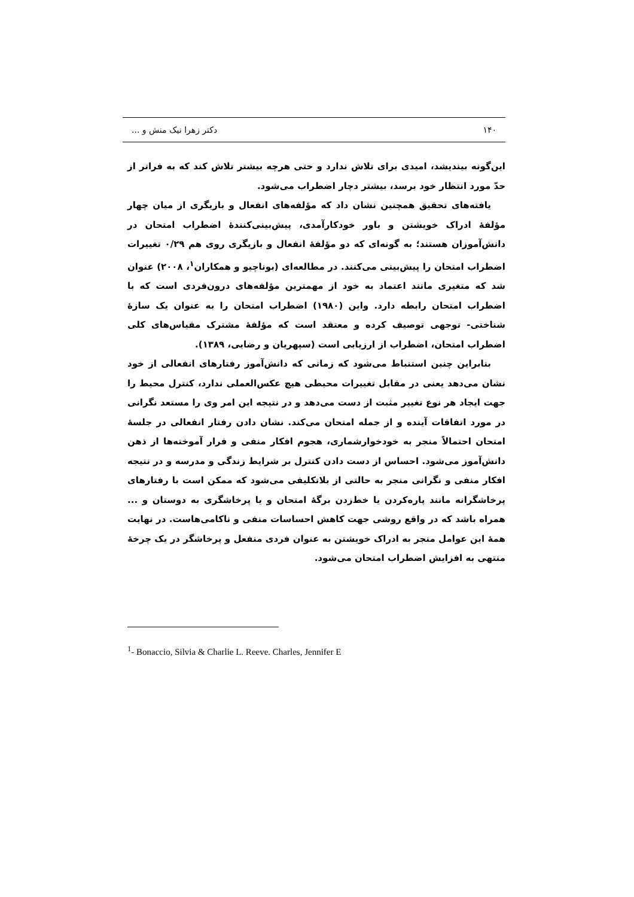۱۴۰ دکتر زهرا نیک منش و ...
این‌گونه بیندیشد، امیدی برای تلاش ندارد و حتی هرچه بیشتر تلاش کند که به فراتر از حدّ مورد انتظار خود برسد، بیشتر دچار اضطراب می‌شود.
یافته‌های تحقیق همچنین نشان داد که مؤلفه‌های انفعال و بازیگری از میان چهار مؤلفهٔ ادراک خویشتن و باور خودکارآمدی، پیش‌بینی‌کنندهٔ اضطراب امتحان در دانش‌آموزان هستند؛ به گونه‌ای که دو مؤلفهٔ انفعال و بازیگری روی هم ۰/۲۹ تغییرات اضطراب امتحان را پیش‌بینی می‌کنند. در مطالعه‌ای (بوناچیو و همکاران<sup>۱</sup>، ۲۰۰۸) عنوان شد که متغیری مانند اعتماد به خود از مهمترین مؤلفه‌های درون‌فردی است که با اضطراب امتحان رابطه دارد. واین (۱۹۸۰) اضطراب امتحان را به عنوان یک سازهٔ شناختی- توجهی توصیف کرده و معتقد است که مؤلفهٔ مشترک مقیاس‌های کلی اضطراب امتحان، اضطراب از ارزیابی است (سپهریان و رضایی، ۱۳۸۹).
بنابراین چنین استنباط می‌شود که زمانی که دانش‌آموز رفتارهای انفعالی از خود نشان می‌دهد یعنی در مقابل تغییرات محیطی هیچ عکس‌العملی ندارد، کنترل محیط را جهت ایجاد هر نوع تغییر مثبت از دست می‌دهد و در نتیجه این امر وی را مستعد نگرانی در مورد اتفاقات آینده و از جمله امتحان می‌کند. نشان دادن رفتار انفعالی در جلسهٔ امتحان احتمالاً منجر به خودخوارشماری، هجوم افکار منفی و فرار آموخته‌ها از ذهن دانش‌آموز می‌شود. احساس از دست دادن کنترل بر شرایط زندگی و مدرسه و در نتیجه افکار منفی و نگرانی منجر به حالتی از بلاتکلیفی می‌شود که ممکن است با رفتارهای پرخاشگرانه مانند پاره‌کردن یا خط‌زدن برگهٔ امتحان و یا پرخاشگری به دوستان و ... همراه باشد که در واقع روشی جهت کاهش احساسات منفی و ناکامی‌هاست. در نهایت همهٔ این عوامل منجر به ادراک خویشتن به عنوان فردی منفعل و پرخاشگر در یک چرخهٔ منتهی به افزایش اضطراب امتحان می‌شود.
<sup>1</sup>- Bonaccio, Silvia & Charlie L. Reeve. Charles, Jennifer E